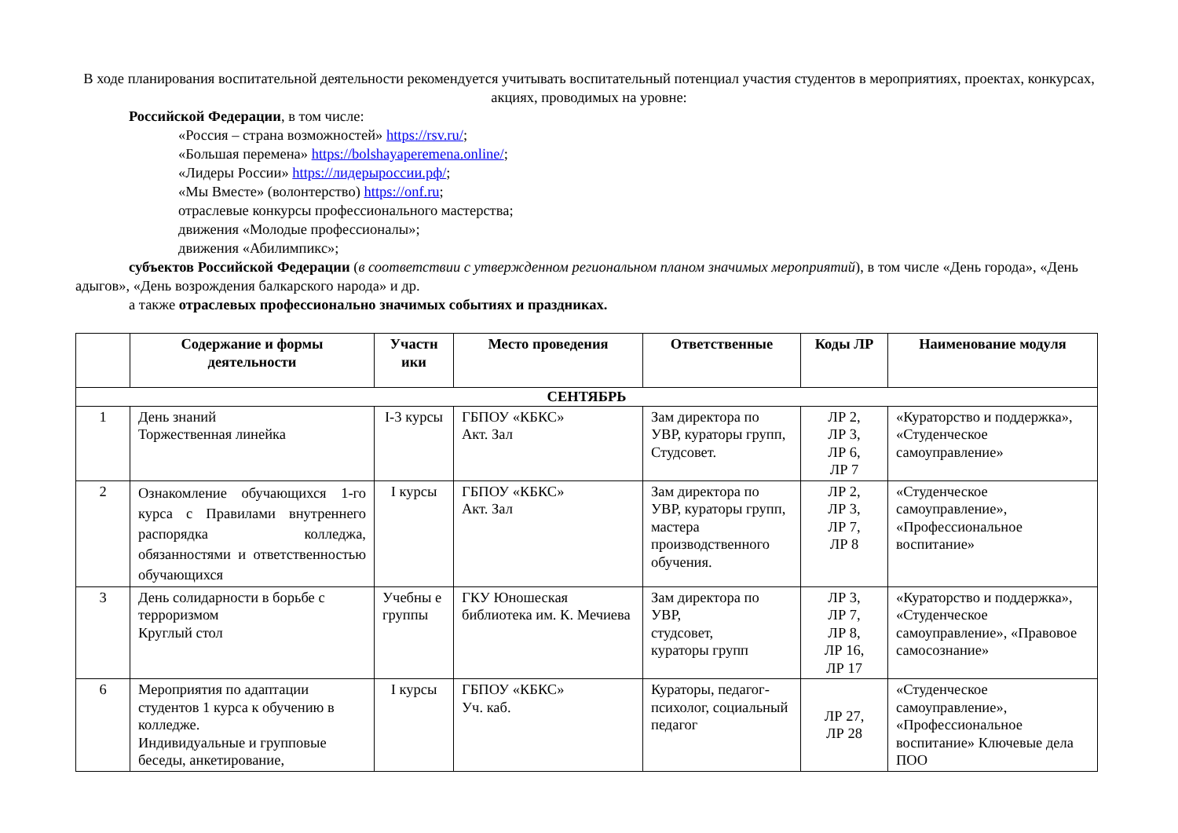В ходе планирования воспитательной деятельности рекомендуется учитывать воспитательный потенциал участия студентов в мероприятиях, проектах, конкурсах, акциях, проводимых на уровне:
Российской Федерации, в том числе:
«Россия – страна возможностей» https://rsv.ru/;
«Большая перемена» https://bolshayaperemena.online/;
«Лидеры России» https://лидерыроссии.рф/;
«Мы Вместе» (волонтерство) https://onf.ru;
отраслевые конкурсы профессионального мастерства;
движения «Молодые профессионалы»;
движения «Абилимпикс»;
субъектов Российской Федерации (в соответствии с утвержденном региональном планом значимых мероприятий), в том числе «День города», «День адыгов», «День возрождения балкарского народа» и др.
а также отраслевых профессионально значимых событиях и праздниках.
| | Содержание и формы деятельности | Участн ики | Место проведения | Ответственные | Коды ЛР | Наименование модуля |
| --- | --- | --- | --- | --- | --- | --- |
| СЕНТЯБРЬ | | | | | | |
| 1 | День знаний Торжественная линейка | I-3 курсы | ГБПОУ «КБКС» Акт. Зал | Зам директора по УВР, кураторы групп, Студсовет. | ЛР 2, ЛР 3, ЛР 6, ЛР 7 | «Кураторство и поддержка», «Студенческое самоуправление» |
| 2 | Ознакомление обучающихся 1-го курса с Правилами внутреннего распорядка колледжа, обязанностями и ответственностью обучающихся | I курсы | ГБПОУ «КБКС» Акт. Зал | Зам директора по УВР, кураторы групп, мастера производственного обучения. | ЛР 2, ЛР 3, ЛР 7, ЛР 8 | «Студенческое самоуправление», «Профессиональное воспитание» |
| 3 | День солидарности в борьбе с терроризмом Круглый стол | Учебны е группы | ГКУ Юношеская библиотека им. К. Мечиева | Зам директора по УВР, студсовет, кураторы групп | ЛР 3, ЛР 7, ЛР 8, ЛР 16, ЛР 17 | «Кураторство и поддержка», «Студенческое самоуправление», «Правовое самосознание» |
| 6 | Мероприятия по адаптации студентов 1 курса к обучению в колледже. Индивидуальные и групповые беседы, анкетирование, | I курсы | ГБПОУ «КБКС» Уч. каб. | Кураторы, педагог-психолог, социальный педагог | ЛР 27, ЛР 28 | «Студенческое самоуправление», «Профессиональное воспитание» Ключевые дела ПОО |